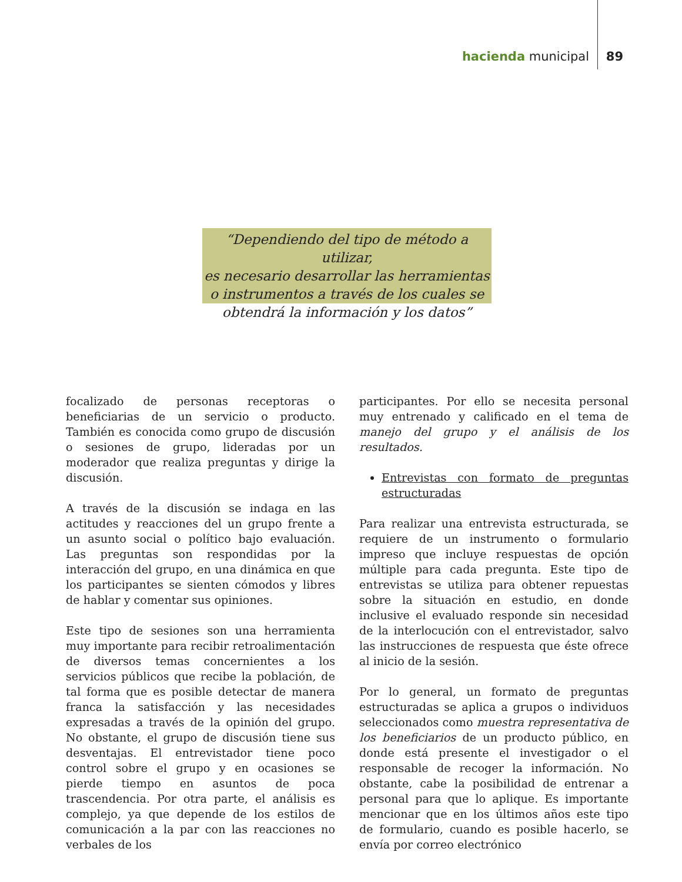hacienda municipal 89
“Dependiendo del tipo de método a utilizar,
es necesario desarrollar las herramientas
o instrumentos a través de los cuales se
obtendrá la información y los datos”
focalizado de personas receptoras o beneficiarias de un servicio o producto. También es conocida como grupo de discusión o sesiones de grupo, lideradas por un moderador que realiza preguntas y dirige la discusión.
A través de la discusión se indaga en las actitudes y reacciones del un grupo frente a un asunto social o político bajo evaluación. Las preguntas son respondidas por la interacción del grupo, en una dinámica en que los participantes se sienten cómodos y libres de hablar y comentar sus opiniones.
Este tipo de sesiones son una herramienta muy importante para recibir retroalimentación de diversos temas concernientes a los servicios públicos que recibe la población, de tal forma que es posible detectar de manera franca la satisfacción y las necesidades expresadas a través de la opinión del grupo. No obstante, el grupo de discusión tiene sus desventajas. El entrevistador tiene poco control sobre el grupo y en ocasiones se pierde tiempo en asuntos de poca trascendencia. Por otra parte, el análisis es complejo, ya que depende de los estilos de comunicación a la par con las reacciones no verbales de los
participantes. Por ello se necesita personal muy entrenado y calificado en el tema de manejo del grupo y el análisis de los resultados.
Entrevistas con formato de preguntas estructuradas
Para realizar una entrevista estructurada, se requiere de un instrumento o formulario impreso que incluye respuestas de opción múltiple para cada pregunta. Este tipo de entrevistas se utiliza para obtener repuestas sobre la situación en estudio, en donde inclusive el evaluado responde sin necesidad de la interlocución con el entrevistador, salvo las instrucciones de respuesta que éste ofrece al inicio de la sesión.
Por lo general, un formato de preguntas estructuradas se aplica a grupos o individuos seleccionados como muestra representativa de los beneficiarios de un producto público, en donde está presente el investigador o el responsable de recoger la información. No obstante, cabe la posibilidad de entrenar a personal para que lo aplique. Es importante mencionar que en los últimos años este tipo de formulario, cuando es posible hacerlo, se envía por correo electrónico